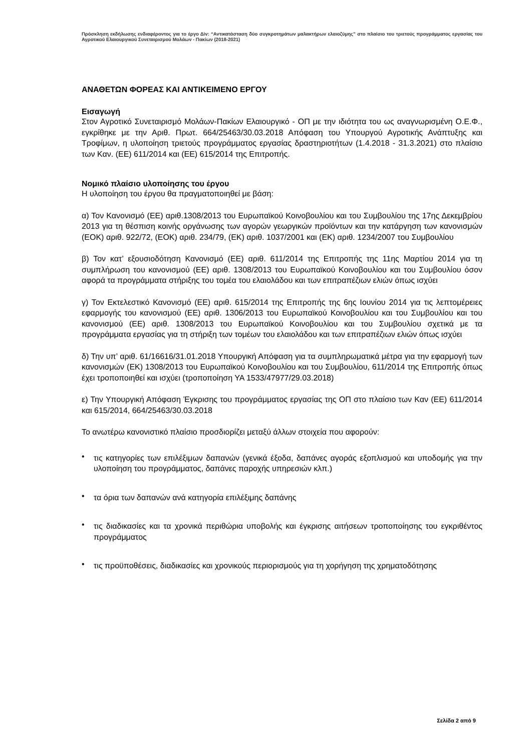Πρόσκληση εκδήλωσης ενδιαφέροντος για το έργο Δiv: “Αντικατάσταση δύο συγκροτημάτων μαλακτήρων ελαιοζύμης” στο πλαίσιο του τριετούς προγράμματος εργασίας του Αγροτικού Ελαιουργικού Συνεταιρισμού Μολάων - Πακίων (2018-2021)
ΑΝΑΘΕΤΩΝ ΦΟΡΕΑΣ ΚΑΙ ΑΝΤΙΚΕΙΜΕΝΟ ΕΡΓΟΥ
Εισαγωγή
Στον Αγροτικό Συνεταιρισμό Μολάων-Πακίων Ελαιουργικό - ΟΠ με την ιδιότητα του ως αναγνωρισμένη Ο.Ε.Φ., εγκρίθηκε με την Αριθ. Πρωτ. 664/25463/30.03.2018 Απόφαση του Υπουργού Αγροτικής Ανάπτυξης και Τροφίμων, η υλοποίηση τριετούς προγράμματος εργασίας δραστηριοτήτων (1.4.2018 - 31.3.2021) στο πλαίσιο των Καν. (ΕΕ) 611/2014 και (ΕΕ) 615/2014 της Επιτροπής.
Νομικό πλαίσιο υλοποίησης του έργου
Η υλοποίηση του έργου θα πραγματοποιηθεί με βάση:
α) Τον Κανονισμό (ΕΕ) αριθ.1308/2013 του Ευρωπαϊκού Κοινοβουλίου και του Συμβουλίου της 17ης Δεκεμβρίου 2013 για τη θέσπιση κοινής οργάνωσης των αγορών γεωργικών προϊόντων και την κατάργηση των κανονισμών (ΕΟΚ) αριθ. 922/72, (ΕΟΚ) αριθ. 234/79, (ΕΚ) αριθ. 1037/2001 και (ΕΚ) αριθ. 1234/2007 του Συμβουλίου
β) Τον κατ’ εξουσιοδότηση Κανονισμό (ΕΕ) αριθ. 611/2014 της Επιτροπής της 11ης Μαρτίου 2014 για τη συμπλήρωση του κανονισμού (ΕΕ) αριθ. 1308/2013 του Ευρωπαϊκού Κοινοβουλίου και του Συμβουλίου όσον αφορά τα προγράμματα στήριξης του τομέα του ελαιολάδου και των επιτραπέζιων ελιών όπως ισχύει
γ) Τον Εκτελεστικό Κανονισμό (ΕΕ) αριθ. 615/2014 της Επιτροπής της 6ης Ιουνίου 2014 για τις λεπτομέρειες εφαρμογής του κανονισμού (ΕΕ) αριθ. 1306/2013 του Ευρωπαϊκού Κοινοβουλίου και του Συμβουλίου και του κανονισμού (ΕΕ) αριθ. 1308/2013 του Ευρωπαϊκού Κοινοβουλίου και του Συμβουλίου σχετικά με τα προγράμματα εργασίας για τη στήριξη των τομέων του ελαιολάδου και των επιτραπέζιων ελιών όπως ισχύει
δ) Την υπ’ αριθ. 61/16616/31.01.2018 Υπουργική Απόφαση για τα συμπληρωματικά μέτρα για την εφαρμογή των κανονισμών (ΕΚ) 1308/2013 του Ευρωπαϊκού Κοινοβουλίου και του Συμβουλίου, 611/2014 της Επιτροπής όπως έχει τροποποιηθεί και ισχύει (τροποποίηση ΥΑ 1533/47977/29.03.2018)
ε) Την Υπουργική Απόφαση Έγκρισης του προγράμματος εργασίας της ΟΠ στο πλαίσιο των Καν (ΕΕ) 611/2014 και 615/2014, 664/25463/30.03.2018
Το ανωτέρω κανονιστικό πλαίσιο προσδιορίζει μεταξύ άλλων στοιχεία που αφορούν:
• τις κατηγορίες των επιλέξιμων δαπανών (γενικά έξοδα, δαπάνες αγοράς εξοπλισμού και υποδομής για την υλοποίηση του προγράμματος, δαπάνες παροχής υπηρεσιών κλπ.)
• τα όρια των δαπανών ανά κατηγορία επιλέξιμης δαπάνης
• τις διαδικασίες και τα χρονικά περιθώρια υποβολής και έγκρισης αιτήσεων τροποποίησης του εγκριθέντος προγράμματος
• τις προϋποθέσεις, διαδικασίες και χρονικούς περιορισμούς για τη χορήγηση της χρηματοδότησης
Σελίδα 2 από 9